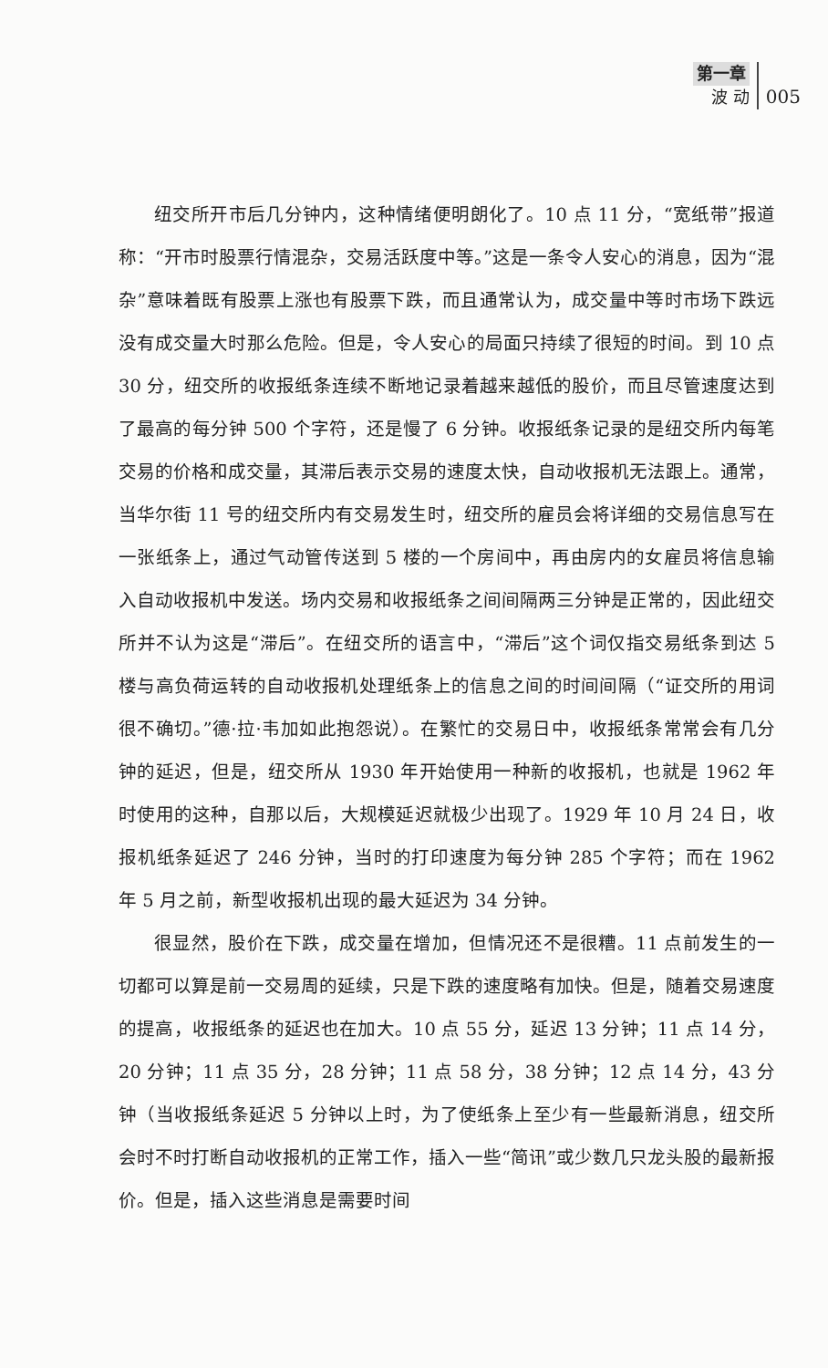第一章
波 动
005
纽交所开市后几分钟内，这种情绪便明朗化了。10 点 11 分，“宽纸带”报道称：“开市时股票行情混杂，交易活跃度中等。”这是一条令人安心的消息，因为“混杂”意味着既有股票上涨也有股票下跌，而且通常认为，成交量中等时市场下跌远没有成交量大时那么危险。但是，令人安心的局面只持续了很短的时间。到 10 点 30 分，纽交所的收报纸条连续不断地记录着越来越低的股价，而且尽管速度达到了最高的每分钟 500 个字符，还是慢了 6 分钟。收报纸条记录的是纽交所内每笔交易的价格和成交量，其滞后表示交易的速度太快，自动收报机无法跟上。通常，当华尔街 11 号的纽交所内有交易发生时，纽交所的雇员会将详细的交易信息写在一张纸条上，通过气动管传送到 5 楼的一个房间中，再由房内的女雇员将信息输入自动收报机中发送。场内交易和收报纸条之间间隔两三分钟是正常的，因此纽交所并不认为这是“滞后”。在纽交所的语言中，“滞后”这个词仅指交易纸条到达 5 楼与高负荷运转的自动收报机处理纸条上的信息之间的时间间隔（“证交所的用词很不确切。”德·拉·韦加如此抱怨说）。在繁忙的交易日中，收报纸条常常会有几分钟的延迟，但是，纽交所从 1930 年开始使用一种新的收报机，也就是 1962 年时使用的这种，自那以后，大规模延迟就极少出现了。1929 年 10 月 24 日，收报机纸条延迟了 246 分钟，当时的打印速度为每分钟 285 个字符；而在 1962 年 5 月之前，新型收报机出现的最大延迟为 34 分钟。
很显然，股价在下跌，成交量在增加，但情况还不是很糟。11 点前发生的一切都可以算是前一交易周的延续，只是下跌的速度略有加快。但是，随着交易速度的提高，收报纸条的延迟也在加大。10 点 55 分，延迟 13 分钟；11 点 14 分，20 分钟；11 点 35 分，28 分钟；11 点 58 分，38 分钟；12 点 14 分，43 分钟（当收报纸条延迟 5 分钟以上时，为了使纸条上至少有一些最新消息，纽交所会时不时打断自动收报机的正常工作，插入一些“简讯”或少数几只龙头股的最新报价。但是，插入这些消息是需要时间